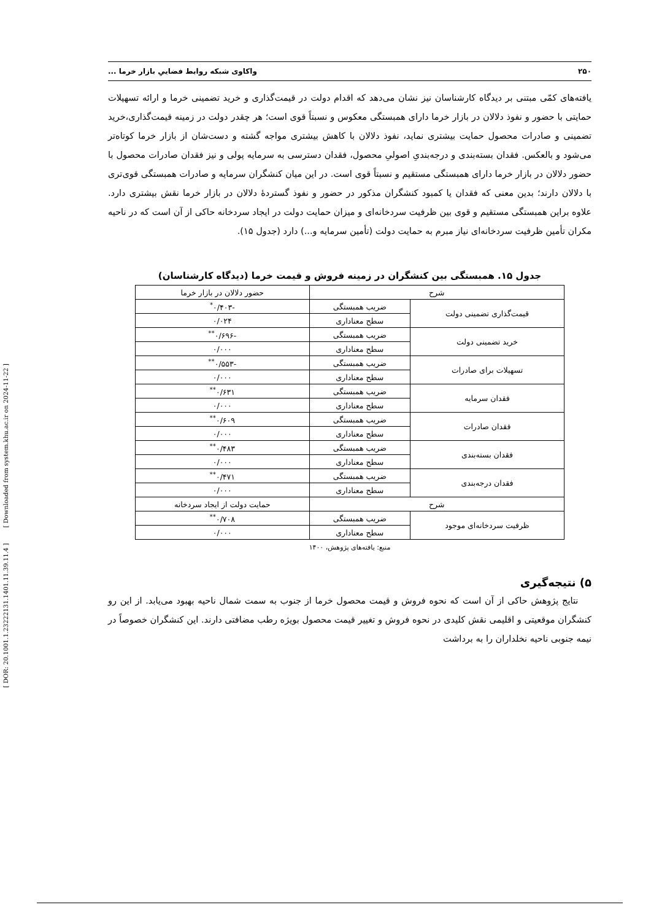[ DOR: 20.1001.1.23222131.1401.11.39.11.4 ] [ Downloaded from system.khu.ac.ir on 2024-11-22 ]
۲۵۰ واکاوی شبکه روابط فضاییِ بازار خرما ...
یافته‌های کمّی مبتنی بر دیدگاه کارشناسان نیز نشان می‌دهد که اقدام دولت در قیمت‌گذاری و خرید تضمینی خرما و ارائه تسهیلات حمایتی با حضور و نفوذ دلالان در بازار خرما دارای همبستگی معکوس و نسبتاً قوی است؛ هر چقدر دولت در زمینه قیمت‌گذاری،خرید تضمینی و صادرات محصول حمایت بیشتری نماید، نفوذ دلالان با کاهش بیشتری مواجه گشته و دست‌شان از بازار خرما کوتاه‌تر می‌شود و بالعکس. فقدان بسته‌بندی و درجه‌بندیِ اصولیِ محصول، فقدان دسترسی به سرمایه پولی و نیز فقدان صادرات محصول با حضور دلالان در بازار خرما دارای همبستگی مستقیم و نسبتاً قوی است. در این میان کنشگران سرمایه و صادرات همبستگی قوی‌تری با دلالان دارند؛ بدین معنی که فقدان یا کمبود کنشگران مذکور در حضور و نفوذ گستردهٔ دلالان در بازار خرما نقش بیشتری دارد. علاوه براین همبستگی مستقیم و قوی بین ظرفیت سردخانه‌ای و میزان حمایت دولت در ایجاد سردخانه حاکی از آن است که در ناحیه مکران تأمین ظرفیت سردخانه‌ای نیاز مبرم به حمایت دولت (تأمین سرمایه و...) دارد (جدول ۱۵).
جدول ۱۵. همبستگی بین کنشگران در زمینه فروش و قیمت خرما (دیدگاه کارشناسان)
| شرح | | حضور دلالان در بازار خرما |
| --- | --- | --- |
| قیمت‌گذاری تضمینی دولت | ضریب همبستگی | -۰/۴۰۳<sup>*</sup> |
| | سطح معناداری | ۰/۰۲۴ |
| خرید تضمینی دولت | ضریب همبستگی | -۰/۶۹۶<sup>**</sup> |
| | سطح معناداری | ۰/۰۰۰ |
| تسهیلات برای صادرات | ضریب همبستگی | -۰/۵۵۳<sup>**</sup> |
| | سطح معناداری | ۰/۰۰۰ |
| فقدان سرمایه | ضریب همبستگی | ۰/۶۳۱<sup>**</sup> |
| | سطح معناداری | ۰/۰۰۰ |
| فقدان صادرات | ضریب همبستگی | ۰/۶۰۹<sup>**</sup> |
| | سطح معناداری | ۰/۰۰۰ |
| فقدان بسته‌بندی | ضریب همبستگی | ۰/۴۸۳<sup>**</sup> |
| | سطح معناداری | ۰/۰۰۰ |
| فقدان درجه‌بندی | ضریب همبستگی | ۰/۴۷۱<sup>**</sup> |
| | سطح معناداری | ۰/۰۰۰ |
| شرح | | حمایت دولت از ایجاد سردخانه |
| ظرفیت سردخانه‌ای موجود | ضریب همبستگی | ۰/۷۰۸<sup>**</sup> |
| | سطح معناداری | ۰/۰۰۰ |
منبع: یافته‌های پژوهش، ۱۴۰۰
۵) نتیجه‌گیری
نتایج پژوهش حاکی از آن است که نحوه فروش و قیمت محصول خرما از جنوب به سمت شمال ناحیه بهبود می‌یابد. از این رو کنشگران موقعیتی و اقلیمی نقش کلیدی در نحوه فروش و تغییر قیمت محصول بویژه رطب مضافتی دارند. این کنشگران خصوصاً در نیمه جنوبی ناحیه نخلداران را به برداشت